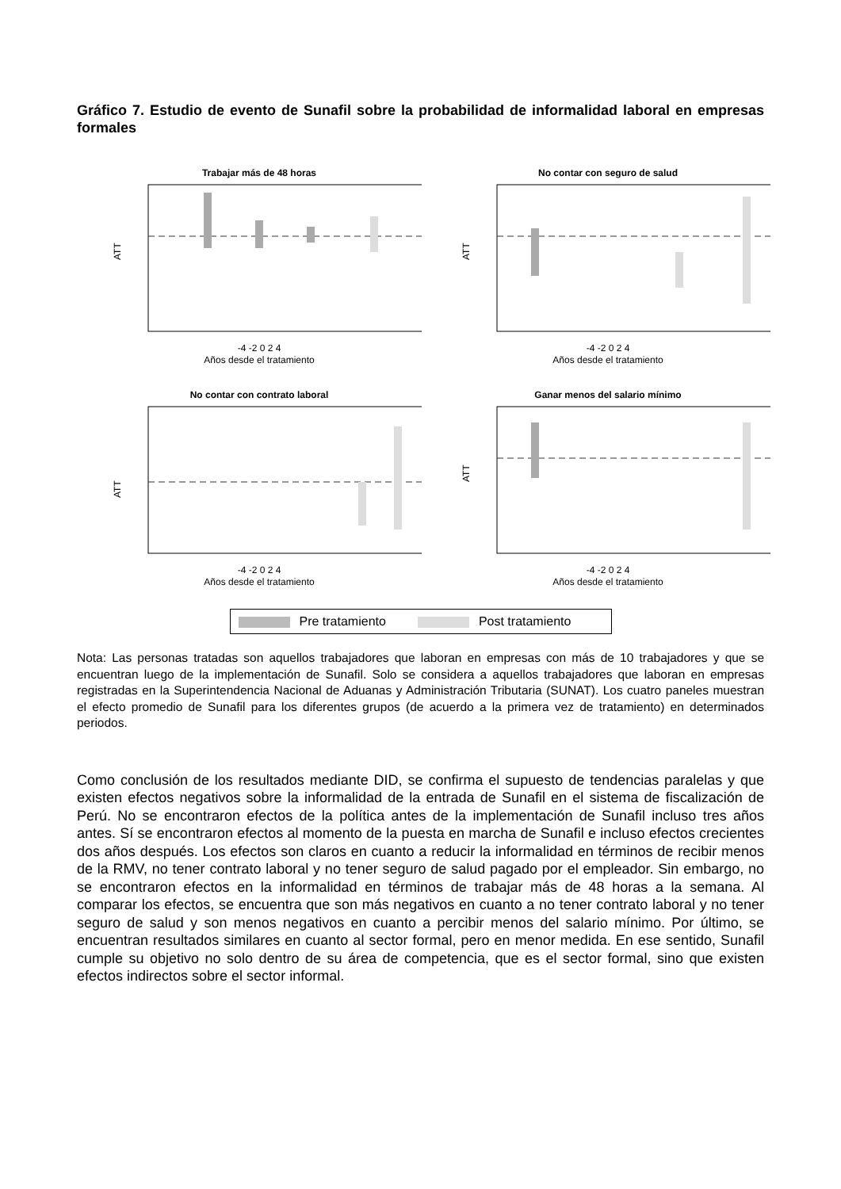Gráfico 7. Estudio de evento de Sunafil sobre la probabilidad de informalidad laboral en empresas formales
Trabajar más de 48 horas
-4 -2 0 2 4
Años desde el tratamiento
ATT
No contar con seguro de salud
-4 -2 0 2 4
Años desde el tratamiento
ATT
No contar con contrato laboral
-4 -2 0 2 4
Años desde el tratamiento
ATT
Ganar menos del salario mínimo
-4 -2 0 2 4
Años desde el tratamiento
ATT
Pre tratamiento Post tratamiento
Nota: Las personas tratadas son aquellos trabajadores que laboran en empresas con más de 10 trabajadores y que se encuentran luego de la implementación de Sunafil. Solo se considera a aquellos trabajadores que laboran en empresas registradas en la Superintendencia Nacional de Aduanas y Administración Tributaria (SUNAT). Los cuatro paneles muestran el efecto promedio de Sunafil para los diferentes grupos (de acuerdo a la primera vez de tratamiento) en determinados periodos.
Como conclusión de los resultados mediante DID, se confirma el supuesto de tendencias paralelas y que existen efectos negativos sobre la informalidad de la entrada de Sunafil en el sistema de fiscalización de Perú. No se encontraron efectos de la política antes de la implementación de Sunafil incluso tres años antes. Sí se encontraron efectos al momento de la puesta en marcha de Sunafil e incluso efectos crecientes dos años después. Los efectos son claros en cuanto a reducir la informalidad en términos de recibir menos de la RMV, no tener contrato laboral y no tener seguro de salud pagado por el empleador. Sin embargo, no se encontraron efectos en la informalidad en términos de trabajar más de 48 horas a la semana. Al comparar los efectos, se encuentra que son más negativos en cuanto a no tener contrato laboral y no tener seguro de salud y son menos negativos en cuanto a percibir menos del salario mínimo. Por último, se encuentran resultados similares en cuanto al sector formal, pero en menor medida. En ese sentido, Sunafil cumple su objetivo no solo dentro de su área de competencia, que es el sector formal, sino que existen efectos indirectos sobre el sector informal.